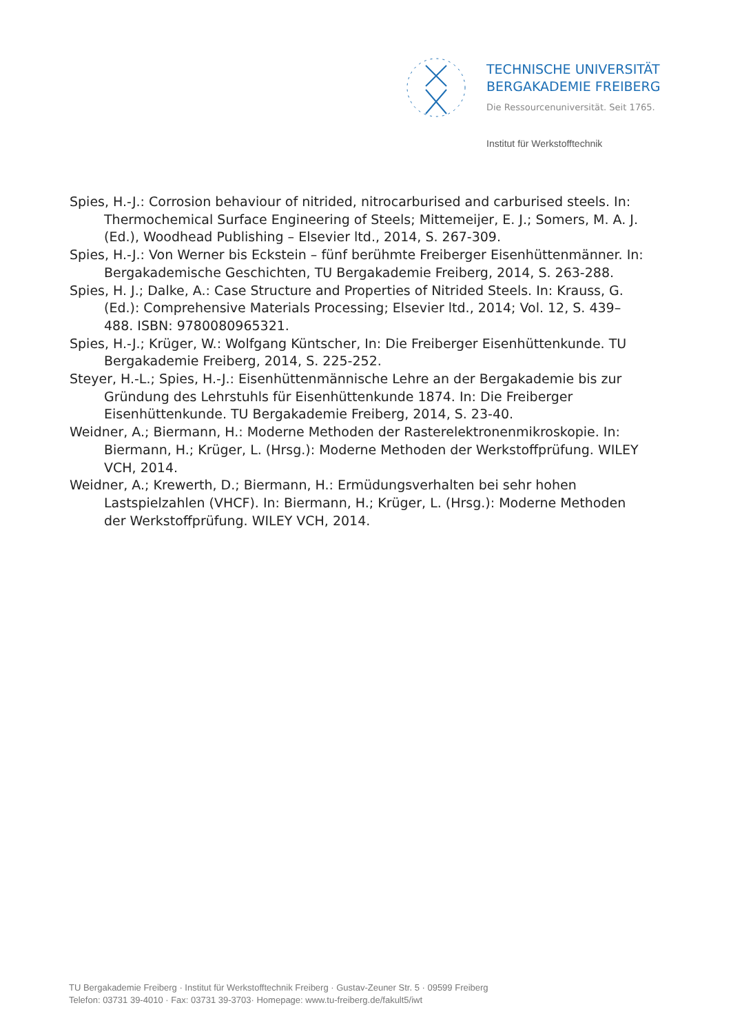TECHNISCHE UNIVERSITÄT
BERGAKADEMIE FREIBERG
Die Ressourcenuniversität. Seit 1765.
Institut für Werkstofftechnik
Spies, H.-J.: Corrosion behaviour of nitrided, nitrocarburised and carburised steels. In: Thermochemical Surface Engineering of Steels; Mittemeijer, E. J.; Somers, M. A. J. (Ed.), Woodhead Publishing – Elsevier ltd., 2014, S. 267-309.
Spies, H.-J.: Von Werner bis Eckstein – fünf berühmte Freiberger Eisenhüttenmänner. In: Bergakademische Geschichten, TU Bergakademie Freiberg, 2014, S. 263-288.
Spies, H. J.; Dalke, A.: Case Structure and Properties of Nitrided Steels. In: Krauss, G. (Ed.): Comprehensive Materials Processing; Elsevier ltd., 2014; Vol. 12, S. 439–488. ISBN: 9780080965321.
Spies, H.-J.; Krüger, W.: Wolfgang Küntscher, In: Die Freiberger Eisenhüttenkunde. TU Bergakademie Freiberg, 2014, S. 225-252.
Steyer, H.-L.; Spies, H.-J.: Eisenhüttenmännische Lehre an der Bergakademie bis zur Gründung des Lehrstuhls für Eisenhüttenkunde 1874. In: Die Freiberger Eisenhüttenkunde. TU Bergakademie Freiberg, 2014, S. 23-40.
Weidner, A.; Biermann, H.: Moderne Methoden der Rasterelektronenmikroskopie. In: Biermann, H.; Krüger, L. (Hrsg.): Moderne Methoden der Werkstoffprüfung. WILEY VCH, 2014.
Weidner, A.; Krewerth, D.; Biermann, H.: Ermüdungsverhalten bei sehr hohen Lastspielzahlen (VHCF). In: Biermann, H.; Krüger, L. (Hrsg.): Moderne Methoden der Werkstoffprüfung. WILEY VCH, 2014.
TU Bergakademie Freiberg · Institut für Werkstofftechnik Freiberg · Gustav-Zeuner Str. 5 · 09599 Freiberg
Telefon: 03731 39-4010 · Fax: 03731 39-3703· Homepage: www.tu-freiberg.de/fakult5/iwt